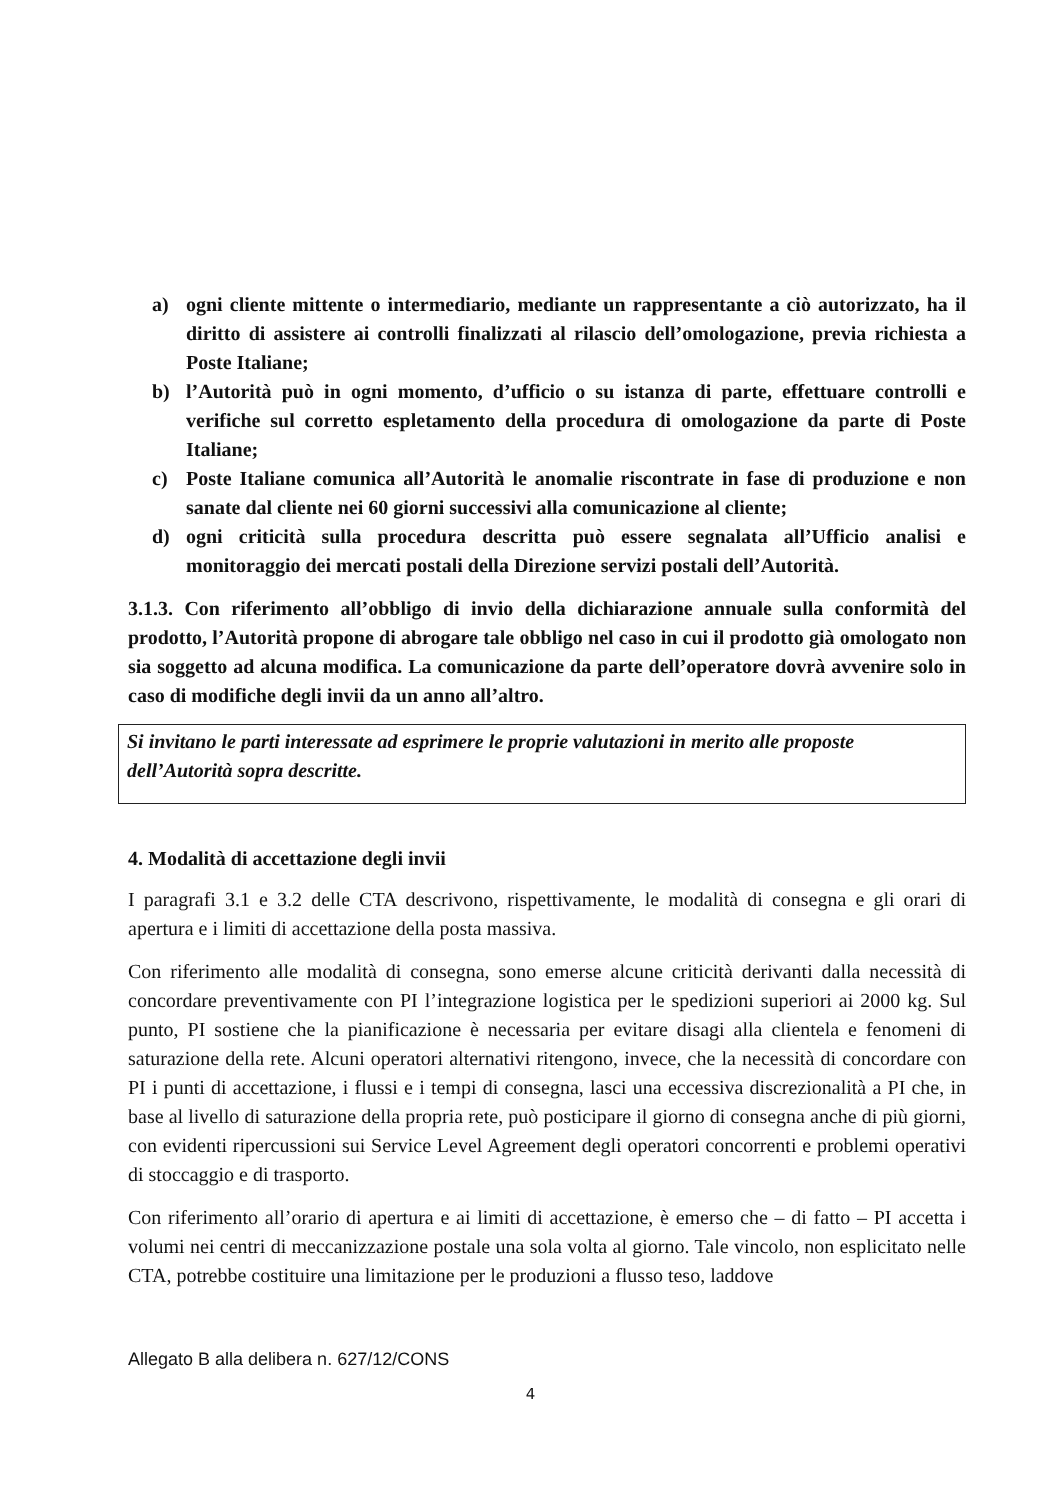a) ogni cliente mittente o intermediario, mediante un rappresentante a ciò autorizzato, ha il diritto di assistere ai controlli finalizzati al rilascio dell’omologazione, previa richiesta a Poste Italiane;
b) l’Autorità può in ogni momento, d’ufficio o su istanza di parte, effettuare controlli e verifiche sul corretto espletamento della procedura di omologazione da parte di Poste Italiane;
c) Poste Italiane comunica all’Autorità le anomalie riscontrate in fase di produzione e non sanate dal cliente nei 60 giorni successivi alla comunicazione al cliente;
d) ogni criticità sulla procedura descritta può essere segnalata all’Ufficio analisi e monitoraggio dei mercati postali della Direzione servizi postali dell’Autorità.
3.1.3. Con riferimento all’obbligo di invio della dichiarazione annuale sulla conformità del prodotto, l’Autorità propone di abrogare tale obbligo nel caso in cui il prodotto già omologato non sia soggetto ad alcuna modifica. La comunicazione da parte dell’operatore dovrà avvenire solo in caso di modifiche degli invii da un anno all’altro.
Si invitano le parti interessate ad esprimere le proprie valutazioni in merito alle proposte dell’Autorità sopra descritte.
4. Modalità di accettazione degli invii
I paragrafi 3.1 e 3.2 delle CTA descrivono, rispettivamente, le modalità di consegna e gli orari di apertura e i limiti di accettazione della posta massiva.
Con riferimento alle modalità di consegna, sono emerse alcune criticità derivanti dalla necessità di concordare preventivamente con PI l’integrazione logistica per le spedizioni superiori ai 2000 kg. Sul punto, PI sostiene che la pianificazione è necessaria per evitare disagi alla clientela e fenomeni di saturazione della rete. Alcuni operatori alternativi ritengono, invece, che la necessità di concordare con PI i punti di accettazione, i flussi e i tempi di consegna, lasci una eccessiva discrezionalità a PI che, in base al livello di saturazione della propria rete, può posticipare il giorno di consegna anche di più giorni, con evidenti ripercussioni sui Service Level Agreement degli operatori concorrenti e problemi operativi di stoccaggio e di trasporto.
Con riferimento all’orario di apertura e ai limiti di accettazione, è emerso che – di fatto – PI accetta i volumi nei centri di meccanizzazione postale una sola volta al giorno. Tale vincolo, non esplicitato nelle CTA, potrebbe costituire una limitazione per le produzioni a flusso teso, laddove
Allegato B alla delibera n. 627/12/CONS
4